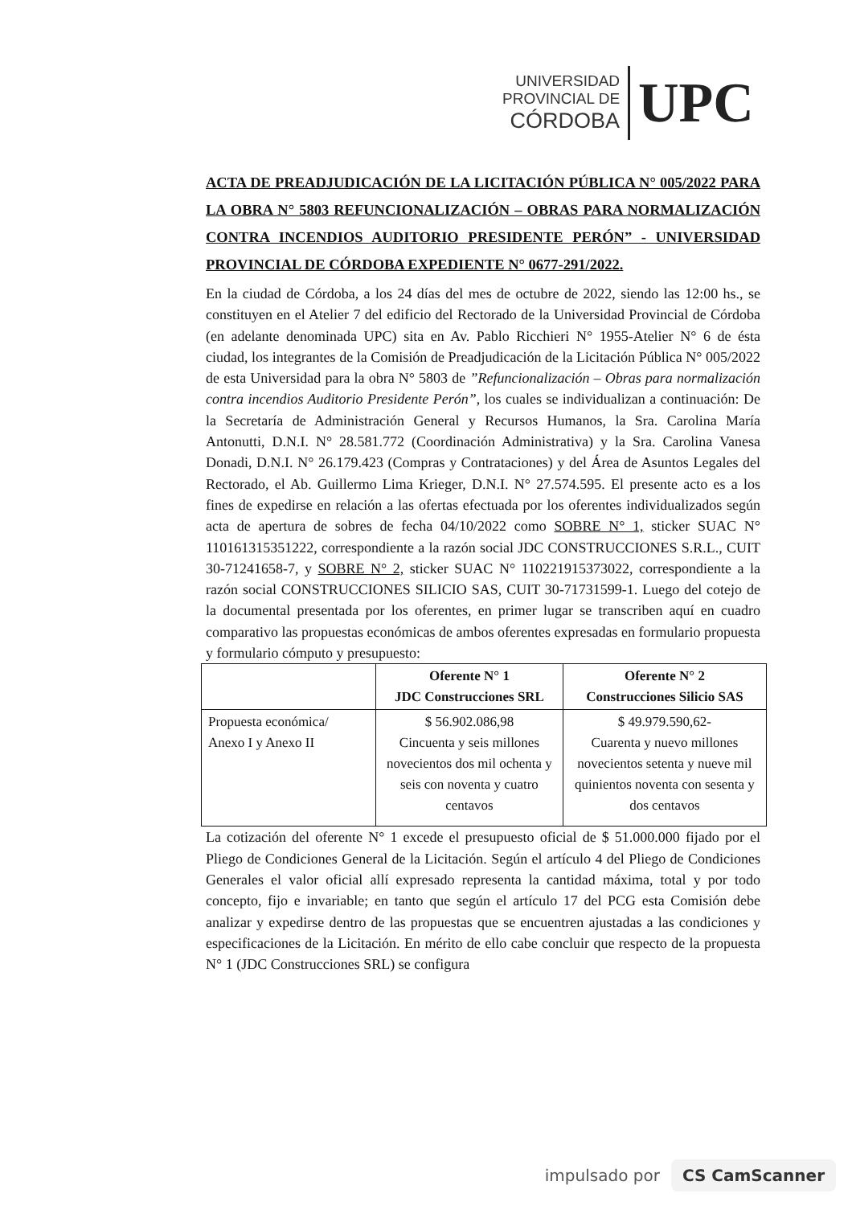UNIVERSIDAD
PROVINCIAL DE
CÓRDOBA
UPC
ACTA DE PREADJUDICACIÓN DE LA LICITACIÓN PÚBLICA N° 005/2022 PARA LA OBRA N° 5803 REFUNCIONALIZACIÓN – OBRAS PARA NORMALIZACIÓN CONTRA INCENDIOS AUDITORIO PRESIDENTE PERÓN” - UNIVERSIDAD PROVINCIAL DE CÓRDOBA EXPEDIENTE N° 0677-291/2022.
En la ciudad de Córdoba, a los 24 días del mes de octubre de 2022, siendo las 12:00 hs., se constituyen en el Atelier 7 del edificio del Rectorado de la Universidad Provincial de Córdoba (en adelante denominada UPC) sita en Av. Pablo Ricchieri N° 1955-Atelier N° 6 de ésta ciudad, los integrantes de la Comisión de Preadjudicación de la Licitación Pública N° 005/2022 de esta Universidad para la obra N° 5803 de ”Refuncionalización – Obras para normalización contra incendios Auditorio Presidente Perón”, los cuales se individualizan a continuación: De la Secretaría de Administración General y Recursos Humanos, la Sra. Carolina María Antonutti, D.N.I. N° 28.581.772 (Coordinación Administrativa) y la Sra. Carolina Vanesa Donadi, D.N.I. N° 26.179.423 (Compras y Contrataciones) y del Área de Asuntos Legales del Rectorado, el Ab. Guillermo Lima Krieger, D.N.I. N° 27.574.595. El presente acto es a los fines de expedirse en relación a las ofertas efectuada por los oferentes individualizados según acta de apertura de sobres de fecha 04/10/2022 como SOBRE N° 1, sticker SUAC N° 110161315351222, correspondiente a la razón social JDC CONSTRUCCIONES S.R.L., CUIT 30-71241658-7, y SOBRE N° 2, sticker SUAC N° 110221915373022, correspondiente a la razón social CONSTRUCCIONES SILICIO SAS, CUIT 30-71731599-1. Luego del cotejo de la documental presentada por los oferentes, en primer lugar se transcriben aquí en cuadro comparativo las propuestas económicas de ambos oferentes expresadas en formulario propuesta y formulario cómputo y presupuesto:
| | Oferente N° 1 JDC Construcciones SRL | Oferente N° 2 Construcciones Silicio SAS |
| --- | --- | --- |
| Propuesta económica/ Anexo I y Anexo II | $ 56.902.086,98 Cincuenta y seis millones novecientos dos mil ochenta y seis con noventa y cuatro centavos | $ 49.979.590,62- Cuarenta y nuevo millones novecientos setenta y nueve mil quinientos noventa con sesenta y dos centavos |
La cotización del oferente N° 1 excede el presupuesto oficial de $ 51.000.000 fijado por el Pliego de Condiciones General de la Licitación. Según el artículo 4 del Pliego de Condiciones Generales el valor oficial allí expresado representa la cantidad máxima, total y por todo concepto, fijo e invariable; en tanto que según el artículo 17 del PCG esta Comisión debe analizar y expedirse dentro de las propuestas que se encuentren ajustadas a las condiciones y especificaciones de la Licitación. En mérito de ello cabe concluir que respecto de la propuesta N° 1 (JDC Construcciones SRL) se configura
impulsado por CS CamScanner